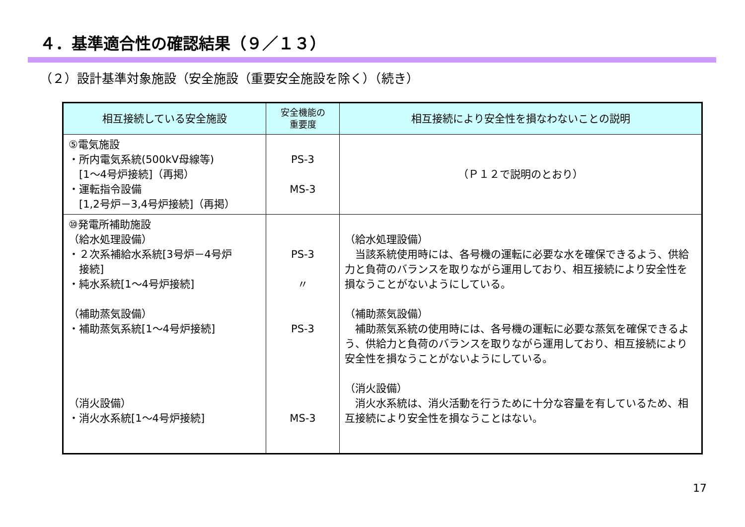４．基準適合性の確認結果（９／１３）
（２）設計基準対象施設（安全施設（重要安全施設を除く）（続き）
| 相互接続している安全施設 | 安全機能の 重要度 | 相互接続により安全性を損なわないことの説明 |
| --- | --- | --- |
| ⑤電気施設 ・所内電気系統(500kV母線等) [1～4号炉接続]（再掲） ・運転指令設備 [1,2号炉－3,4号炉接続]（再掲） | PS-3 MS-3 | （Ｐ１２で説明のとおり） |
| ⑩発電所補助施設 （給水処理設備） ・２次系補給水系統[3号炉－4号炉 接続] ・純水系統[1～4号炉接続] （補助蒸気設備） ・補助蒸気系統[1～4号炉接続] （消火設備） ・消火水系統[1～4号炉接続] | PS-3 〃 PS-3 MS-3 | （給水処理設備） 当該系統使用時には、各号機の運転に必要な水を確保できるよう、供給力と負荷のバランスを取りながら運用しており、相互接続により安全性を損なうことがないようにしている。 （補助蒸気設備） 補助蒸気系統の使用時には、各号機の運転に必要な蒸気を確保できるよう、供給力と負荷のバランスを取りながら運用しており、相互接続により安全性を損なうことがないようにしている。 （消火設備） 消火水系統は、消火活動を行うために十分な容量を有しているため、相互接続により安全性を損なうことはない。 |
17